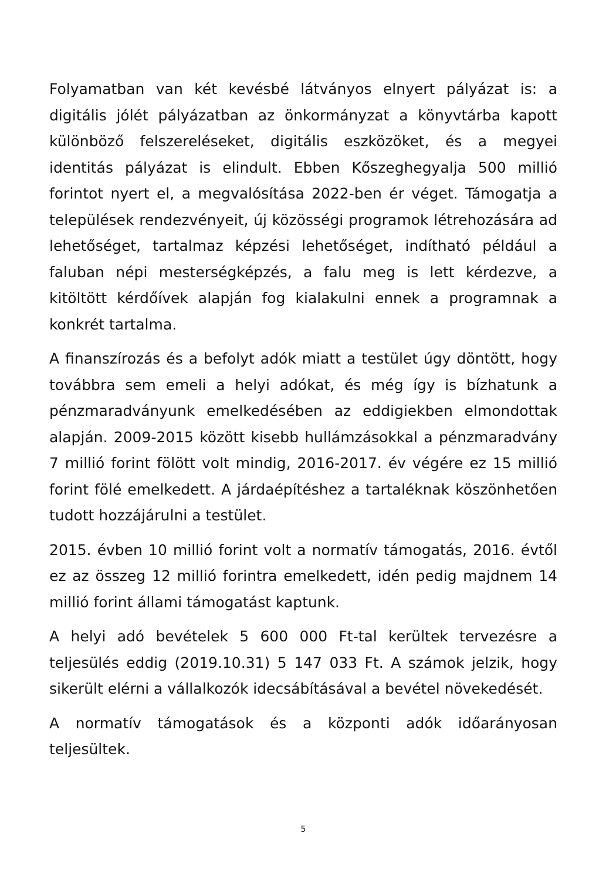Folyamatban van két kevésbé látványos elnyert pályázat is: a digitális jólét pályázatban az önkormányzat a könyvtárba kapott különböző felszereléseket, digitális eszközöket, és a megyei identitás pályázat is elindult. Ebben Kőszeghegyalja 500 millió forintot nyert el, a megvalósítása 2022-ben ér véget. Támogatja a települések rendezvényeit, új közösségi programok létrehozására ad lehetőséget, tartalmaz képzési lehetőséget, indítható például a faluban népi mesterségképzés, a falu meg is lett kérdezve, a kitöltött kérdőívek alapján fog kialakulni ennek a programnak a konkrét tartalma.
A finanszírozás és a befolyt adók miatt a testület úgy döntött, hogy továbbra sem emeli a helyi adókat, és még így is bízhatunk a pénzmaradványunk emelkedésében az eddigiekben elmondottak alapján. 2009-2015 között kisebb hullámzásokkal a pénzmaradvány 7 millió forint fölött volt mindig, 2016-2017. év végére ez 15 millió forint fölé emelkedett. A járdaépítéshez a tartaléknak köszönhetően tudott hozzájárulni a testület.
2015. évben 10 millió forint volt a normatív támogatás, 2016. évtől ez az összeg 12 millió forintra emelkedett, idén pedig majdnem 14 millió forint állami támogatást kaptunk.
A helyi adó bevételek 5 600 000 Ft-tal kerültek tervezésre a teljesülés eddig (2019.10.31) 5 147 033 Ft. A számok jelzik, hogy sikerült elérni a vállalkozók idecsábításával a bevétel növekedését.
A normatív támogatások és a központi adók időarányosan teljesültek.
5